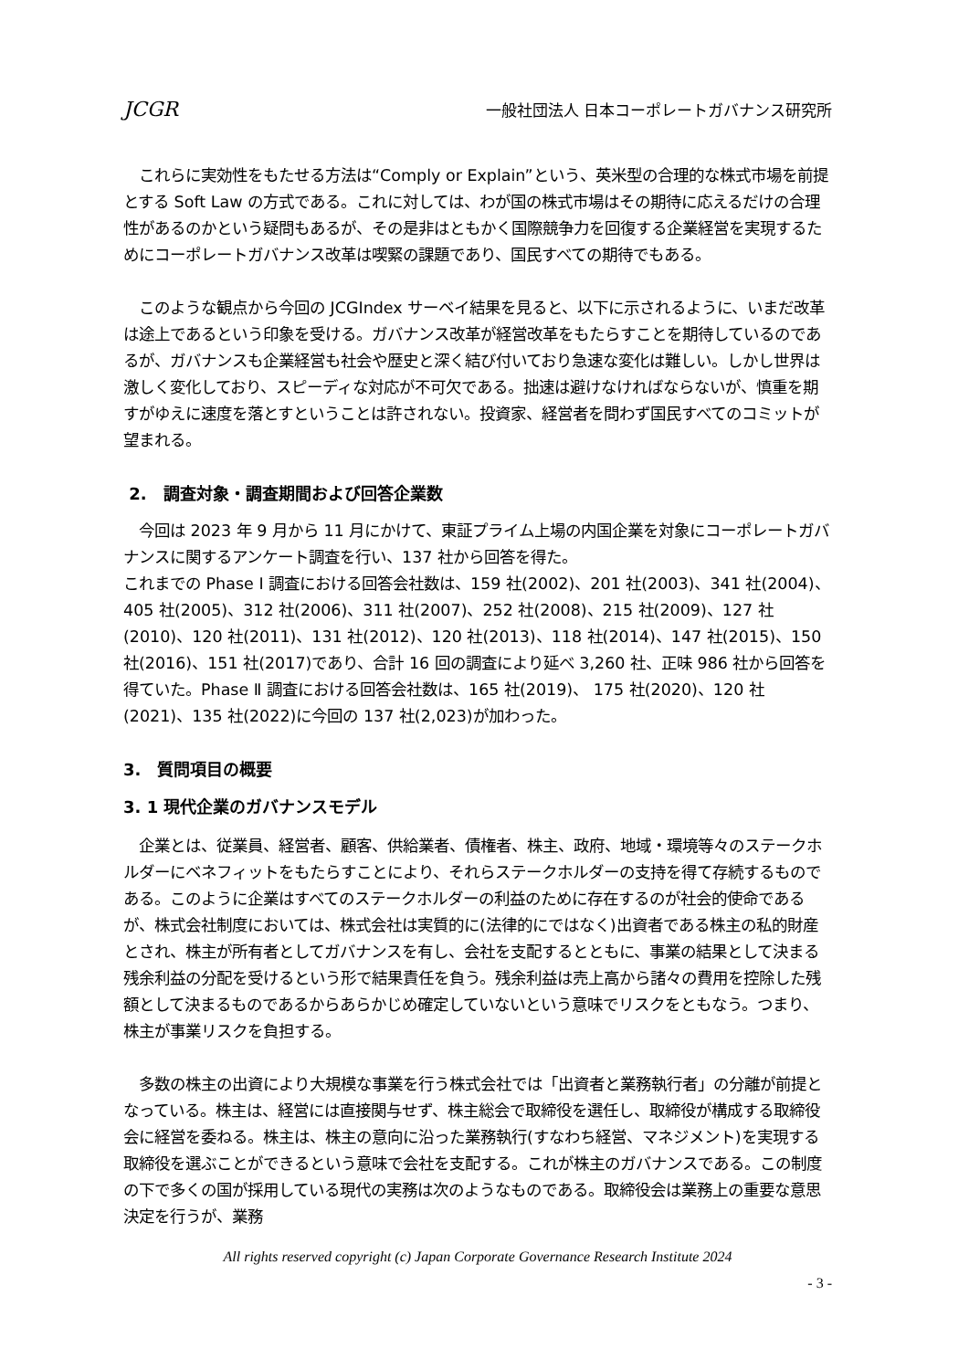JCGR 一般社団法人 日本コーポレートガバナンス研究所
　これらに実効性をもたせる方法は“Comply or Explain”という、英米型の合理的な株式市場を前提とする Soft Law の方式である。これに対しては、わが国の株式市場はその期待に応えるだけの合理性があるのかという疑問もあるが、その是非はともかく国際競争力を回復する企業経営を実現するためにコーポレートガバナンス改革は喫緊の課題であり、国民すべての期待でもある。
　このような観点から今回の JCGIndex サーベイ結果を見ると、以下に示されるように、いまだ改革は途上であるという印象を受ける。ガバナンス改革が経営改革をもたらすことを期待しているのであるが、ガバナンスも企業経営も社会や歴史と深く結び付いており急速な変化は難しい。しかし世界は激しく変化しており、スピーディな対応が不可欠である。拙速は避けなければならないが、慎重を期すがゆえに速度を落とすということは許されない。投資家、経営者を問わず国民すべてのコミットが望まれる。
2.　調査対象・調査期間および回答企業数
　今回は 2023 年 9 月から 11 月にかけて、東証プライム上場の内国企業を対象にコーポレートガバナンスに関するアンケート調査を行い、137 社から回答を得た。
これまでの Phase Ⅰ 調査における回答会社数は、159 社(2002)、201 社(2003)、341 社(2004)、405 社(2005)、312 社(2006)、311 社(2007)、252 社(2008)、215 社(2009)、127 社(2010)、120 社(2011)、131 社(2012)、120 社(2013)、118 社(2014)、147 社(2015)、150 社(2016)、151 社(2017)であり、合計 16 回の調査により延べ 3,260 社、正味 986 社から回答を得ていた。Phase Ⅱ 調査における回答会社数は、165 社(2019)、 175 社(2020)、120 社(2021)、135 社(2022)に今回の 137 社(2,023)が加わった。
3.　質問項目の概要
3. 1 現代企業のガバナンスモデル
　企業とは、従業員、経営者、顧客、供給業者、債権者、株主、政府、地域・環境等々のステークホルダーにベネフィットをもたらすことにより、それらステークホルダーの支持を得て存続するものである。このように企業はすべてのステークホルダーの利益のために存在するのが社会的使命であるが、株式会社制度においては、株式会社は実質的に(法律的にではなく)出資者である株主の私的財産とされ、株主が所有者としてガバナンスを有し、会社を支配するとともに、事業の結果として決まる残余利益の分配を受けるという形で結果責任を負う。残余利益は売上高から諸々の費用を控除した残額として決まるものであるからあらかじめ確定していないという意味でリスクをともなう。つまり、株主が事業リスクを負担する。
　多数の株主の出資により大規模な事業を行う株式会社では「出資者と業務執行者」の分離が前提となっている。株主は、経営には直接関与せず、株主総会で取締役を選任し、取締役が構成する取締役会に経営を委ねる。株主は、株主の意向に沿った業務執行(すなわち経営、マネジメント)を実現する取締役を選ぶことができるという意味で会社を支配する。これが株主のガバナンスである。この制度の下で多くの国が採用している現代の実務は次のようなものである。取締役会は業務上の重要な意思決定を行うが、業務
All rights reserved copyright (c) Japan Corporate Governance Research Institute 2024
- 3 -